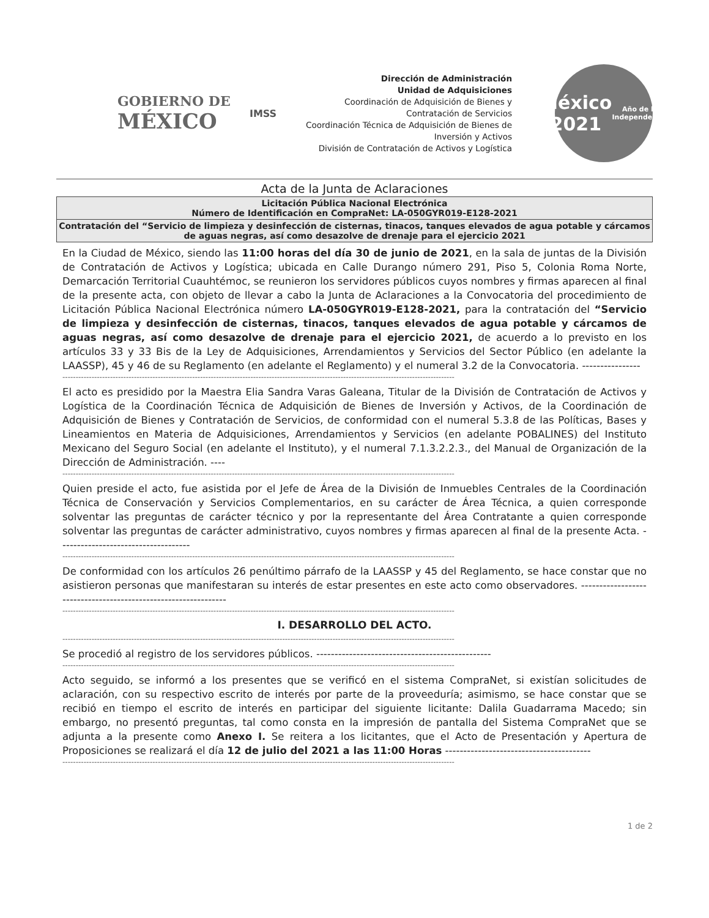GOBIERNO DE
MÉXICO
IMSS
Dirección de Administración
Unidad de Adquisiciones
Coordinación de Adquisición de Bienes y Contratación de Servicios
Coordinación Técnica de Adquisición de Bienes de Inversión y Activos
División de Contratación de Activos y Logística
México 2021
Año de la Independencia
Acta de la Junta de Aclaraciones
| Licitación Pública Nacional Electrónica Número de Identificación en CompraNet: LA-050GYR019-E128-2021 |
| Contratación del “Servicio de limpieza y desinfección de cisternas, tinacos, tanques elevados de agua potable y cárcamos de aguas negras, así como desazolve de drenaje para el ejercicio 2021 |
En la Ciudad de México, siendo las 11:00 horas del día 30 de junio de 2021, en la sala de juntas de la División de Contratación de Activos y Logística; ubicada en Calle Durango número 291, Piso 5, Colonia Roma Norte, Demarcación Territorial Cuauhtémoc, se reunieron los servidores públicos cuyos nombres y firmas aparecen al final de la presente acta, con objeto de llevar a cabo la Junta de Aclaraciones a la Convocatoria del procedimiento de Licitación Pública Nacional Electrónica número LA-050GYR019-E128-2021, para la contratación del “Servicio de limpieza y desinfección de cisternas, tinacos, tanques elevados de agua potable y cárcamos de aguas negras, así como desazolve de drenaje para el ejercicio 2021, de acuerdo a lo previsto en los artículos 33 y 33 Bis de la Ley de Adquisiciones, Arrendamientos y Servicios del Sector Público (en adelante la LAASSP), 45 y 46 de su Reglamento (en adelante el Reglamento) y el numeral 3.2 de la Convocatoria. ----------------
----------------------------------------------------------------------------------------------------------------------------------------------------
El acto es presidido por la Maestra Elia Sandra Varas Galeana, Titular de la División de Contratación de Activos y Logística de la Coordinación Técnica de Adquisición de Bienes de Inversión y Activos, de la Coordinación de Adquisición de Bienes y Contratación de Servicios, de conformidad con el numeral 5.3.8 de las Políticas, Bases y Lineamientos en Materia de Adquisiciones, Arrendamientos y Servicios (en adelante POBALINES) del Instituto Mexicano del Seguro Social (en adelante el Instituto), y el numeral 7.1.3.2.2.3., del Manual de Organización de la Dirección de Administración. ----
----------------------------------------------------------------------------------------------------------------------------------------------------
Quien preside el acto, fue asistida por el Jefe de Área de la División de Inmuebles Centrales de la Coordinación Técnica de Conservación y Servicios Complementarios, en su carácter de Área Técnica, a quien corresponde solventar las preguntas de carácter técnico y por la representante del Área Contratante a quien corresponde solventar las preguntas de carácter administrativo, cuyos nombres y firmas aparecen al final de la presente Acta. ------------------------------------
----------------------------------------------------------------------------------------------------------------------------------------------------
De conformidad con los artículos 26 penúltimo párrafo de la LAASSP y 45 del Reglamento, se hace constar que no asistieron personas que manifestaran su interés de estar presentes en este acto como observadores. ---------------------------------------------------------------
----------------------------------------------------------------------------------------------------------------------------------------------------
I. DESARROLLO DEL ACTO.
----------------------------------------------------------------------------------------------------------------------------------------------------
Se procedió al registro de los servidores públicos. ------------------------------------------------
----------------------------------------------------------------------------------------------------------------------------------------------------
Acto seguido, se informó a los presentes que se verificó en el sistema CompraNet, si existían solicitudes de aclaración, con su respectivo escrito de interés por parte de la proveeduría; asimismo, se hace constar que se recibió en tiempo el escrito de interés en participar del siguiente licitante: Dalila Guadarrama Macedo; sin embargo, no presentó preguntas, tal como consta en la impresión de pantalla del Sistema CompraNet que se adjunta a la presente como Anexo I. Se reitera a los licitantes, que el Acto de Presentación y Apertura de Proposiciones se realizará el día 12 de julio del 2021 a las 11:00 Horas ----------------------------------------
----------------------------------------------------------------------------------------------------------------------------------------------------
1 de 2